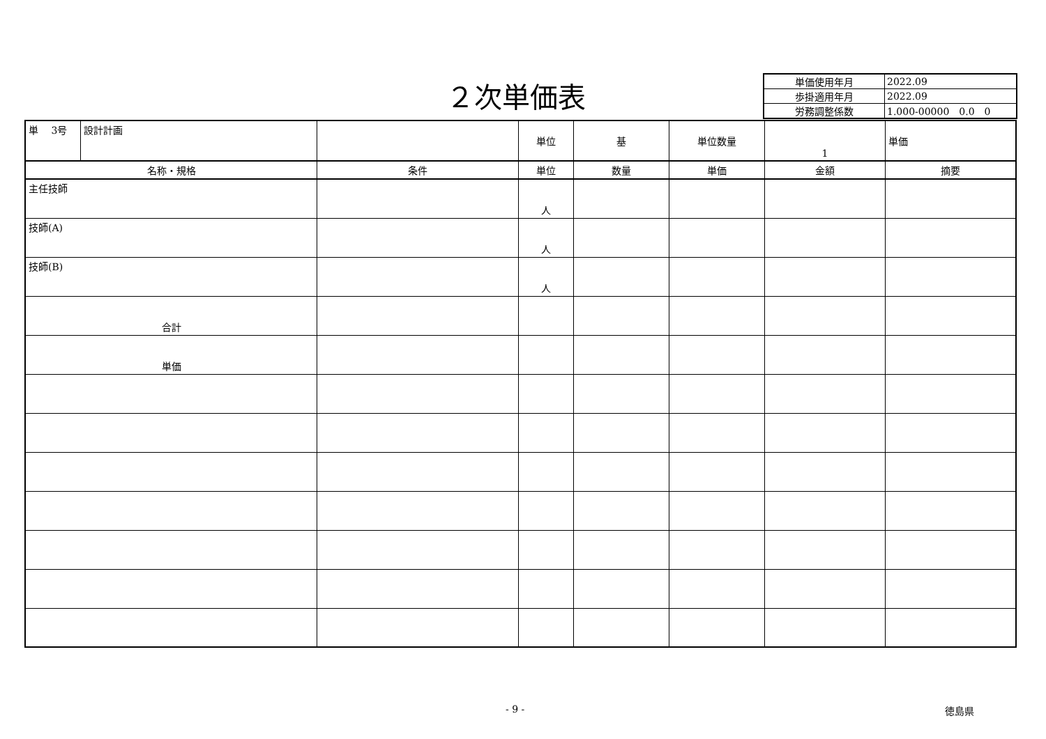２次単価表
| 単価使用年月 | 2022.09 |
| 歩掛適用年月 | 2022.09 |
| 労務調整係数 | 1.000-00000 0.0 0 |
| 単 3号 | 設計計画 | | 単位 | 基 | 単位数量 | 1 | 単価 |
| 名称・規格 | | 条件 | 単位 | 数量 | 単価 | 金額 | 摘要 |
| 主任技師 | | | 人 | | | | |
| 技師(A) | | | 人 | | | | |
| 技師(B) | | | 人 | | | | |
| 合計 | | | | | | | |
| 単価 | | | | | | | |
- 9 - 徳島県